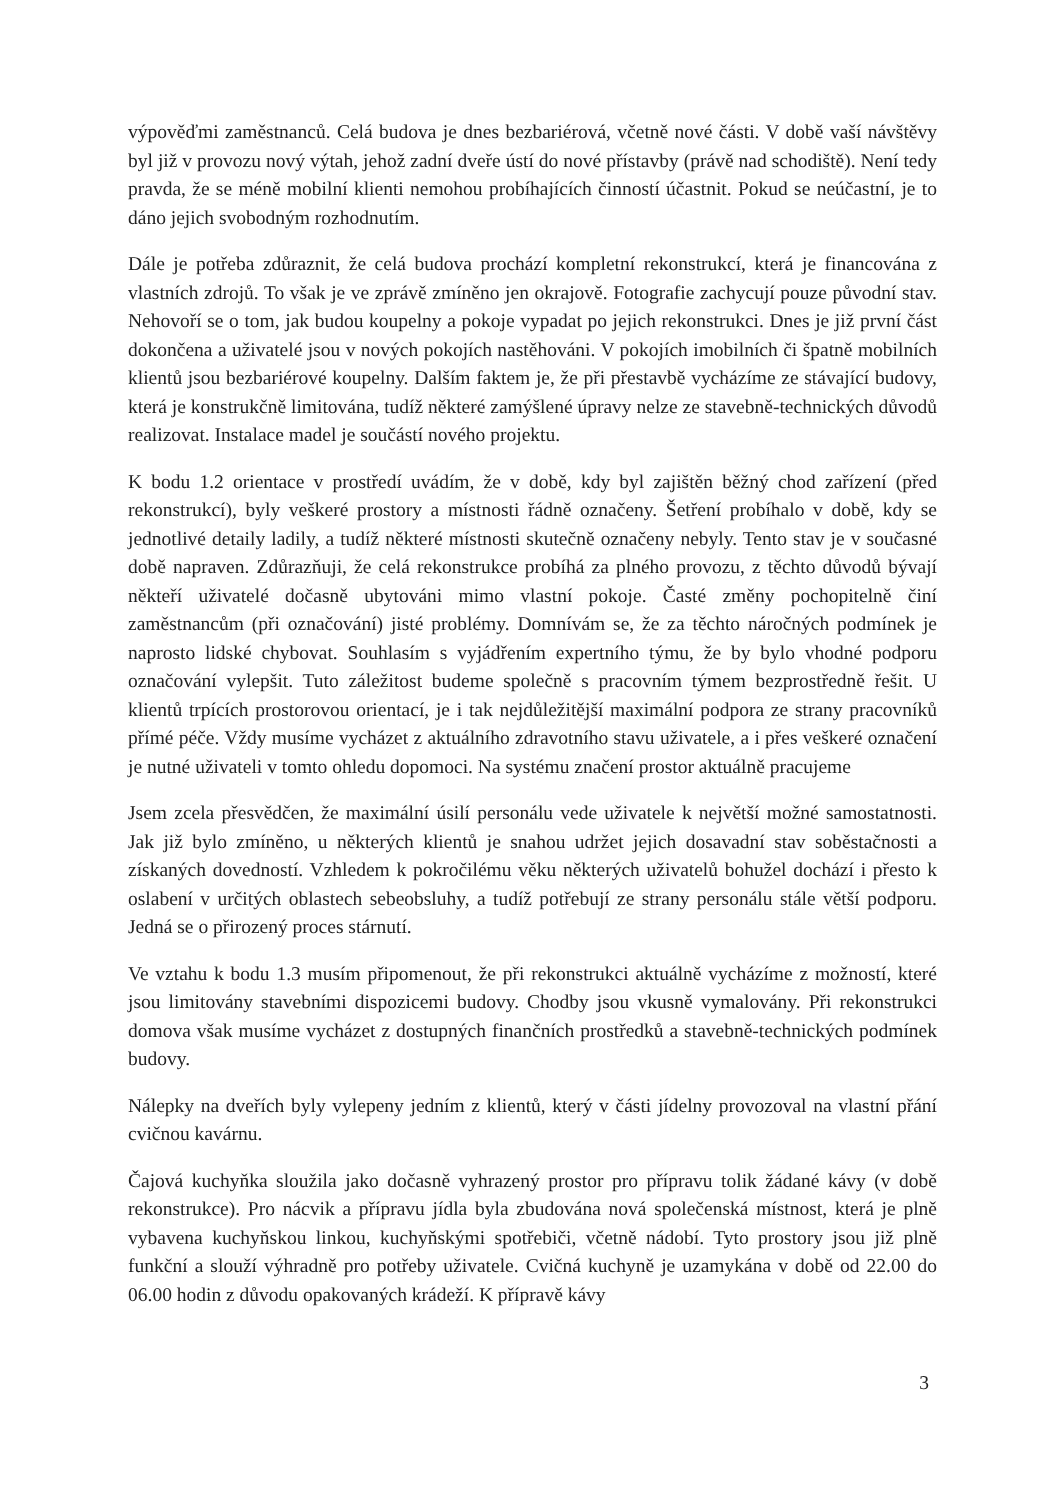výpověďmi zaměstnanců. Celá budova je dnes bezbariérová, včetně nové části. V době vaší návštěvy byl již v provozu nový výtah, jehož zadní dveře ústí do nové přístavby (právě nad schodiště). Není tedy pravda, že se méně mobilní klienti nemohou probíhajících činností účastnit. Pokud se neúčastní, je to dáno jejich svobodným rozhodnutím.
Dále je potřeba zdůraznit, že celá budova prochází kompletní rekonstrukcí, která je financována z vlastních zdrojů. To však je ve zprávě zmíněno jen okrajově. Fotografie zachycují pouze původní stav. Nehovoří se o tom, jak budou koupelny a pokoje vypadat po jejich rekonstrukci. Dnes je již první část dokončena a uživatelé jsou v nových pokojích nastěhováni. V pokojích imobilních či špatně mobilních klientů jsou bezbariérové koupelny. Dalším faktem je, že při přestavbě vycházíme ze stávající budovy, která je konstrukčně limitována, tudíž některé zamýšlené úpravy nelze ze stavebně-technických důvodů realizovat. Instalace madel je součástí nového projektu.
K bodu 1.2 orientace v prostředí uvádím, že v době, kdy byl zajištěn běžný chod zařízení (před rekonstrukcí), byly veškeré prostory a místnosti řádně označeny. Šetření probíhalo v době, kdy se jednotlivé detaily ladily, a tudíž některé místnosti skutečně označeny nebyly. Tento stav je v současné době napraven. Zdůrazňuji, že celá rekonstrukce probíhá za plného provozu, z těchto důvodů bývají někteří uživatelé dočasně ubytováni mimo vlastní pokoje. Časté změny pochopitelně činí zaměstnancům (při označování) jisté problémy. Domnívám se, že za těchto náročných podmínek je naprosto lidské chybovat. Souhlasím s vyjádřením expertního týmu, že by bylo vhodné podporu označování vylepšit. Tuto záležitost budeme společně s pracovním týmem bezprostředně řešit. U klientů trpících prostorovou orientací, je i tak nejdůležitější maximální podpora ze strany pracovníků přímé péče. Vždy musíme vycházet z aktuálního zdravotního stavu uživatele, a i přes veškeré označení je nutné uživateli v tomto ohledu dopomoci. Na systému značení prostor aktuálně pracujeme
Jsem zcela přesvědčen, že maximální úsilí personálu vede uživatele k největší možné samostatnosti. Jak již bylo zmíněno, u některých klientů je snahou udržet jejich dosavadní stav soběstačnosti a získaných dovedností. Vzhledem k pokročilému věku některých uživatelů bohužel dochází i přesto k oslabení v určitých oblastech sebeobsluhy, a tudíž potřebují ze strany personálu stále větší podporu. Jedná se o přirozený proces stárnutí.
Ve vztahu k bodu 1.3 musím připomenout, že při rekonstrukci aktuálně vycházíme z možností, které jsou limitovány stavebními dispozicemi budovy. Chodby jsou vkusně vymalovány. Při rekonstrukci domova však musíme vycházet z dostupných finančních prostředků a stavebně-technických podmínek budovy.
Nálepky na dveřích byly vylepeny jedním z klientů, který v části jídelny provozoval na vlastní přání cvičnou kavárnu.
Čajová kuchyňka sloužila jako dočasně vyhrazený prostor pro přípravu tolik žádané kávy (v době rekonstrukce). Pro nácvik a přípravu jídla byla zbudována nová společenská místnost, která je plně vybavena kuchyňskou linkou, kuchyňskými spotřebiči, včetně nádobí. Tyto prostory jsou již plně funkční a slouží výhradně pro potřeby uživatele. Cvičná kuchyně je uzamykána v době od 22.00 do 06.00 hodin z důvodu opakovaných krádeží. K přípravě kávy
3